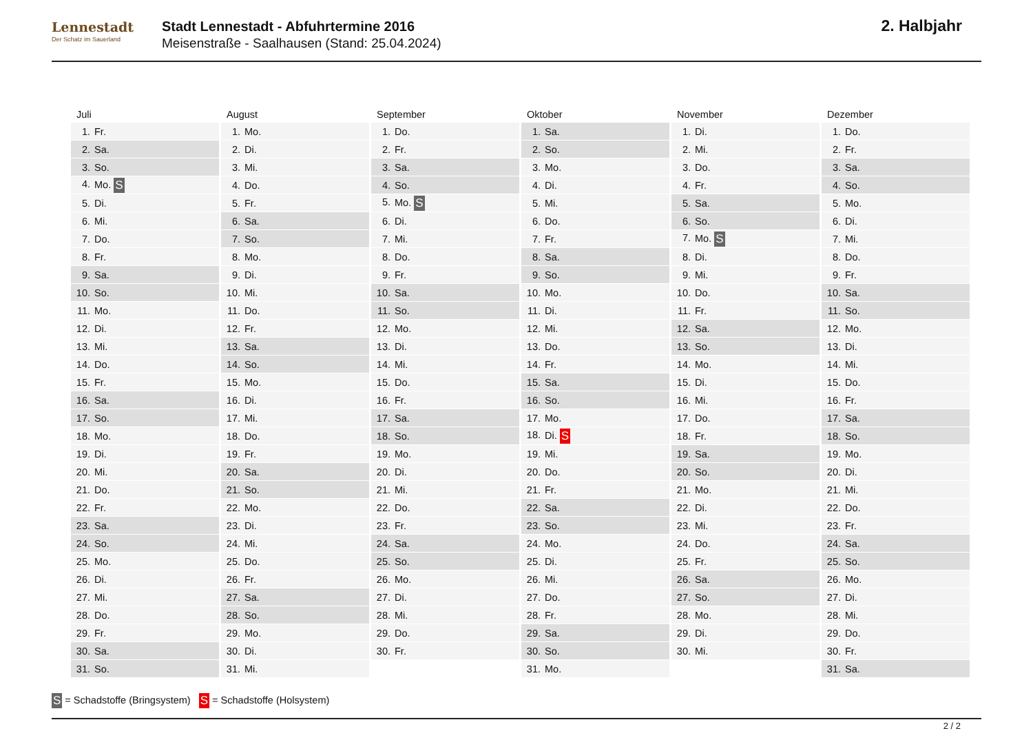Lennestadt
Der Schatz im Sauerland
Stadt Lennestadt - Abfuhrtermine 2016
Meisenstraße - Saalhausen (Stand: 25.04.2024)
2. Halbjahr
| Juli | August | September | Oktober | November | Dezember |
| --- | --- | --- | --- | --- | --- |
| 1. Fr. | 1. Mo. | 1. Do. | 1. Sa. | 1. Di. | 1. Do. |
| 2. Sa. | 2. Di. | 2. Fr. | 2. So. | 2. Mi. | 2. Fr. |
| 3. So. | 3. Mi. | 3. Sa. | 3. Mo. | 3. Do. | 3. Sa. |
| 4. Mo. S | 4. Do. | 4. So. | 4. Di. | 4. Fr. | 4. So. |
| 5. Di. | 5. Fr. | 5. Mo. S | 5. Mi. | 5. Sa. | 5. Mo. |
| 6. Mi. | 6. Sa. | 6. Di. | 6. Do. | 6. So. | 6. Di. |
| 7. Do. | 7. So. | 7. Mi. | 7. Fr. | 7. Mo. S | 7. Mi. |
| 8. Fr. | 8. Mo. | 8. Do. | 8. Sa. | 8. Di. | 8. Do. |
| 9. Sa. | 9. Di. | 9. Fr. | 9. So. | 9. Mi. | 9. Fr. |
| 10. So. | 10. Mi. | 10. Sa. | 10. Mo. | 10. Do. | 10. Sa. |
| 11. Mo. | 11. Do. | 11. So. | 11. Di. | 11. Fr. | 11. So. |
| 12. Di. | 12. Fr. | 12. Mo. | 12. Mi. | 12. Sa. | 12. Mo. |
| 13. Mi. | 13. Sa. | 13. Di. | 13. Do. | 13. So. | 13. Di. |
| 14. Do. | 14. So. | 14. Mi. | 14. Fr. | 14. Mo. | 14. Mi. |
| 15. Fr. | 15. Mo. | 15. Do. | 15. Sa. | 15. Di. | 15. Do. |
| 16. Sa. | 16. Di. | 16. Fr. | 16. So. | 16. Mi. | 16. Fr. |
| 17. So. | 17. Mi. | 17. Sa. | 17. Mo. | 17. Do. | 17. Sa. |
| 18. Mo. | 18. Do. | 18. So. | 18. Di. S | 18. Fr. | 18. So. |
| 19. Di. | 19. Fr. | 19. Mo. | 19. Mi. | 19. Sa. | 19. Mo. |
| 20. Mi. | 20. Sa. | 20. Di. | 20. Do. | 20. So. | 20. Di. |
| 21. Do. | 21. So. | 21. Mi. | 21. Fr. | 21. Mo. | 21. Mi. |
| 22. Fr. | 22. Mo. | 22. Do. | 22. Sa. | 22. Di. | 22. Do. |
| 23. Sa. | 23. Di. | 23. Fr. | 23. So. | 23. Mi. | 23. Fr. |
| 24. So. | 24. Mi. | 24. Sa. | 24. Mo. | 24. Do. | 24. Sa. |
| 25. Mo. | 25. Do. | 25. So. | 25. Di. | 25. Fr. | 25. So. |
| 26. Di. | 26. Fr. | 26. Mo. | 26. Mi. | 26. Sa. | 26. Mo. |
| 27. Mi. | 27. Sa. | 27. Di. | 27. Do. | 27. So. | 27. Di. |
| 28. Do. | 28. So. | 28. Mi. | 28. Fr. | 28. Mo. | 28. Mi. |
| 29. Fr. | 29. Mo. | 29. Do. | 29. Sa. | 29. Di. | 29. Do. |
| 30. Sa. | 30. Di. | 30. Fr. | 30. So. | 30. Mi. | 30. Fr. |
| 31. So. | 31. Mi. | | 31. Mo. | | 31. Sa. |
S = Schadstoffe (Bringsystem) S = Schadstoffe (Holsystem)
2 / 2